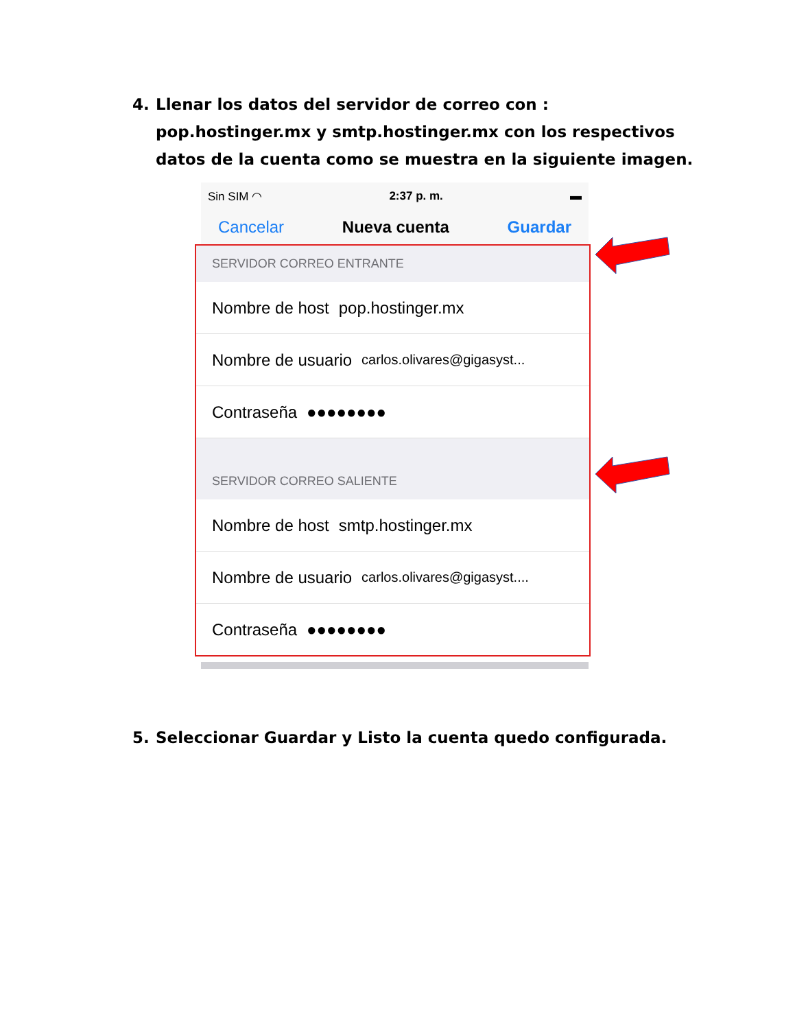4. Llenar los datos del servidor de correo con : pop.hostinger.mx y smtp.hostinger.mx con los respectivos datos de la cuenta como se muestra en la siguiente imagen.
Sin SIM ◠ 2:37 p. m. ▬
Cancelar Nueva cuenta Guardar
SERVIDOR CORREO ENTRANTE
Nombre de host pop.hostinger.mx
Nombre de usuario carlos.olivares@gigasyst...
Contraseña ●●●●●●●●
SERVIDOR CORREO SALIENTE
Nombre de host smtp.hostinger.mx
Nombre de usuario carlos.olivares@gigasyst....
Contraseña ●●●●●●●●
5. Seleccionar Guardar y Listo la cuenta quedo configurada.